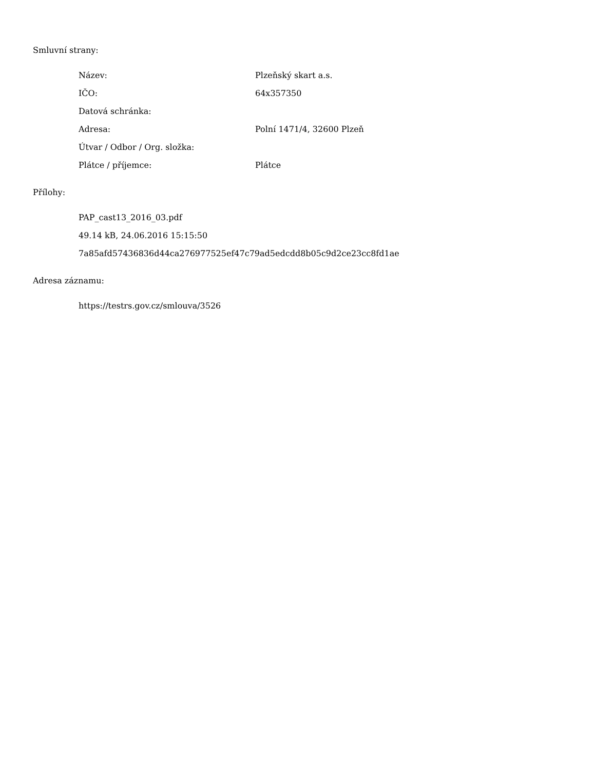Smluvní strany:
| Název: | Plzeňský skart a.s. |
| IČO: | 64x357350 |
| Datová schránka: | |
| Adresa: | Polní 1471/4, 32600 Plzeň |
| Útvar / Odbor / Org. složka: | |
| Plátce / příjemce: | Plátce |
Přílohy:
PAP_cast13_2016_03.pdf
49.14 kB, 24.06.2016 15:15:50
7a85afd57436836d44ca276977525ef47c79ad5edcdd8b05c9d2ce23cc8fd1ae
Adresa záznamu:
https://testrs.gov.cz/smlouva/3526